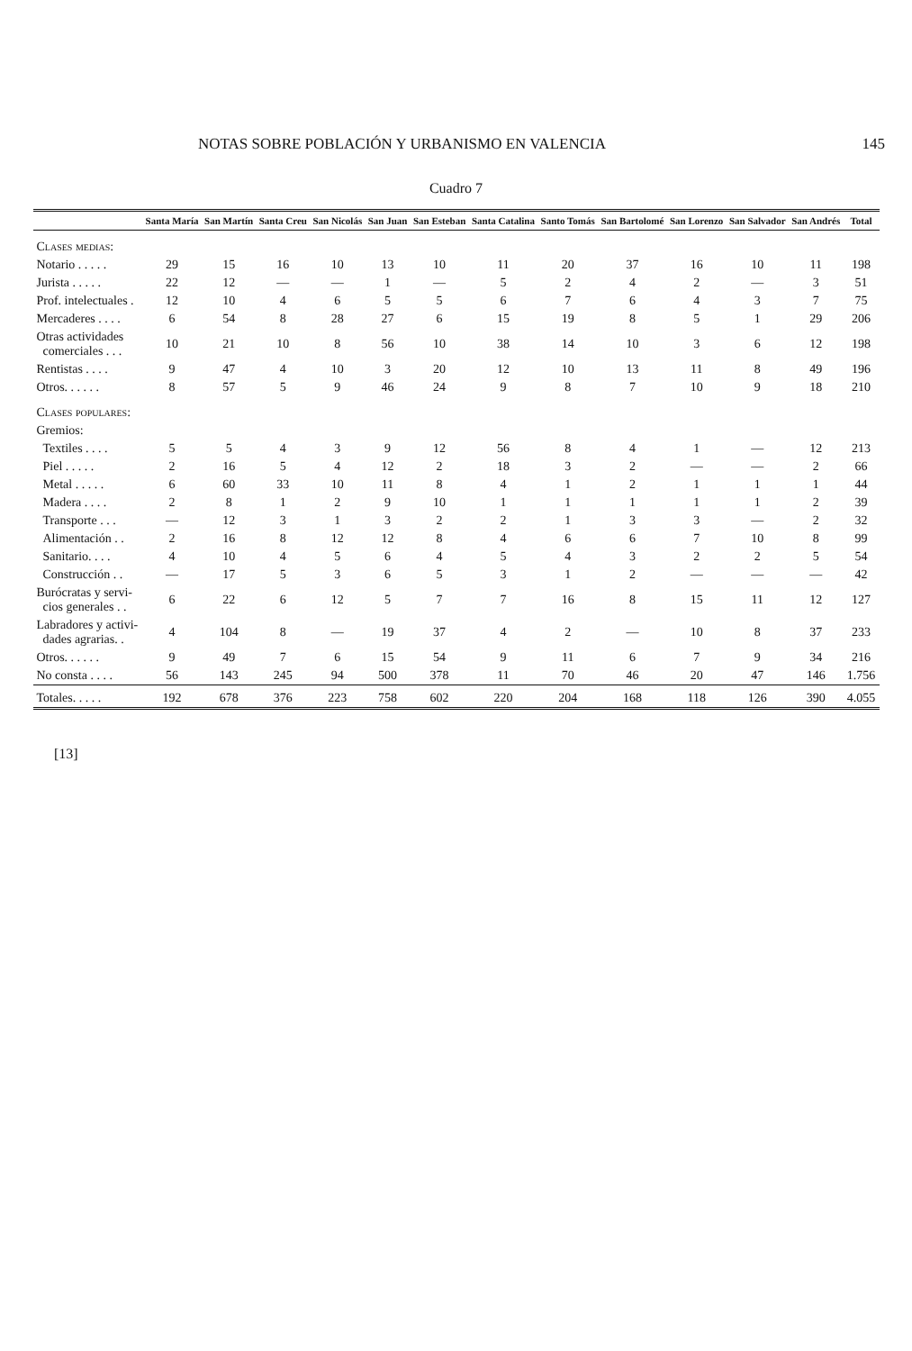NOTAS SOBRE POBLACIÓN Y URBANISMO EN VALENCIA 145
Cuadro 7
| | Santa María | San Martín | Santa Creu | San Nicolás | San Juan | San Esteban | Santa Catalina | Santo Tomás | San Bartolomé | San Lorenzo | San Salvador | San Andrés | Total |
| --- | --- | --- | --- | --- | --- | --- | --- | --- | --- | --- | --- | --- | --- |
| Clases medias: | | | | | | | | | | | | | |
| Notario . . . . . | 29 | 15 | 16 | 10 | 13 | 10 | 11 | 20 | 37 | 16 | 10 | 11 | 198 |
| Jurista . . . . . | 22 | 12 | — | — | 1 | — | 5 | 2 | 4 | 2 | — | 3 | 51 |
| Prof. intelectuales . | 12 | 10 | 4 | 6 | 5 | 5 | 6 | 7 | 6 | 4 | 3 | 7 | 75 |
| Mercaderes . . . . | 6 | 54 | 8 | 28 | 27 | 6 | 15 | 19 | 8 | 5 | 1 | 29 | 206 |
| Otras actividades comerciales . . . | 10 | 21 | 10 | 8 | 56 | 10 | 38 | 14 | 10 | 3 | 6 | 12 | 198 |
| Rentistas . . . . | 9 | 47 | 4 | 10 | 3 | 20 | 12 | 10 | 13 | 11 | 8 | 49 | 196 |
| Otros. . . . . . | 8 | 57 | 5 | 9 | 46 | 24 | 9 | 8 | 7 | 10 | 9 | 18 | 210 |
| Clases populares: | | | | | | | | | | | | | |
| Gremios: | | | | | | | | | | | | | |
| Textiles . . . . | 5 | 5 | 4 | 3 | 9 | 12 | 56 | 8 | 4 | 1 | — | 12 | 213 |
| Piel . . . . . | 2 | 16 | 5 | 4 | 12 | 2 | 18 | 3 | 2 | — | — | 2 | 66 |
| Metal . . . . . | 6 | 60 | 33 | 10 | 11 | 8 | 4 | 1 | 2 | 1 | 1 | 1 | 44 |
| Madera . . . . | 2 | 8 | 1 | 2 | 9 | 10 | 1 | 1 | 1 | 1 | 1 | 2 | 39 |
| Transporte . . . | — | 12 | 3 | 1 | 3 | 2 | 2 | 1 | 3 | 3 | — | 2 | 32 |
| Alimentación . . | 2 | 16 | 8 | 12 | 12 | 8 | 4 | 6 | 6 | 7 | 10 | 8 | 99 |
| Sanitario. . . . | 4 | 10 | 4 | 5 | 6 | 4 | 5 | 4 | 3 | 2 | 2 | 5 | 54 |
| Construcción . . | — | 17 | 5 | 3 | 6 | 5 | 3 | 1 | 2 | — | — | — | 42 |
| Burócratas y servi- cios generales . . | 6 | 22 | 6 | 12 | 5 | 7 | 7 | 16 | 8 | 15 | 11 | 12 | 127 |
| Labradores y activi- dades agrarias. . | 4 | 104 | 8 | — | 19 | 37 | 4 | 2 | — | 10 | 8 | 37 | 233 |
| Otros. . . . . . | 9 | 49 | 7 | 6 | 15 | 54 | 9 | 11 | 6 | 7 | 9 | 34 | 216 |
| No consta . . . . | 56 | 143 | 245 | 94 | 500 | 378 | 11 | 70 | 46 | 20 | 47 | 146 | 1.756 |
| Totales. . . . . | 192 | 678 | 376 | 223 | 758 | 602 | 220 | 204 | 168 | 118 | 126 | 390 | 4.055 |
[13]